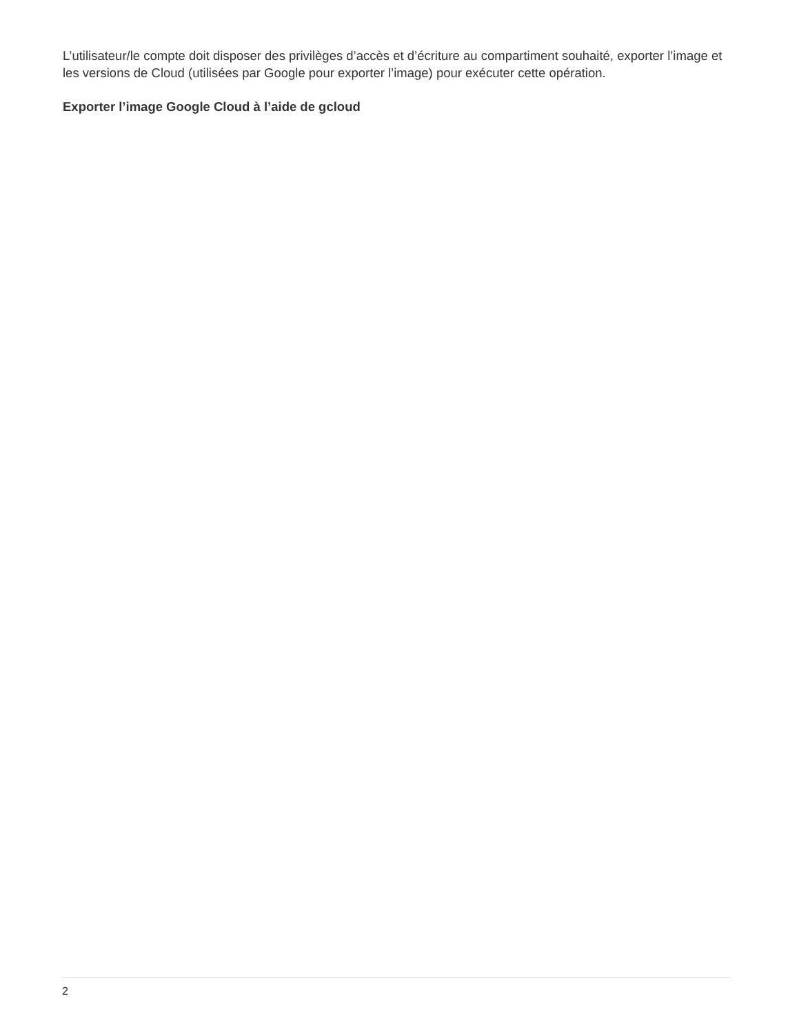L’utilisateur/le compte doit disposer des privilèges d’accès et d’écriture au compartiment souhaité, exporter l’image et les versions de Cloud (utilisées par Google pour exporter l’image) pour exécuter cette opération.
Exporter l’image Google Cloud à l’aide de gcloud
2